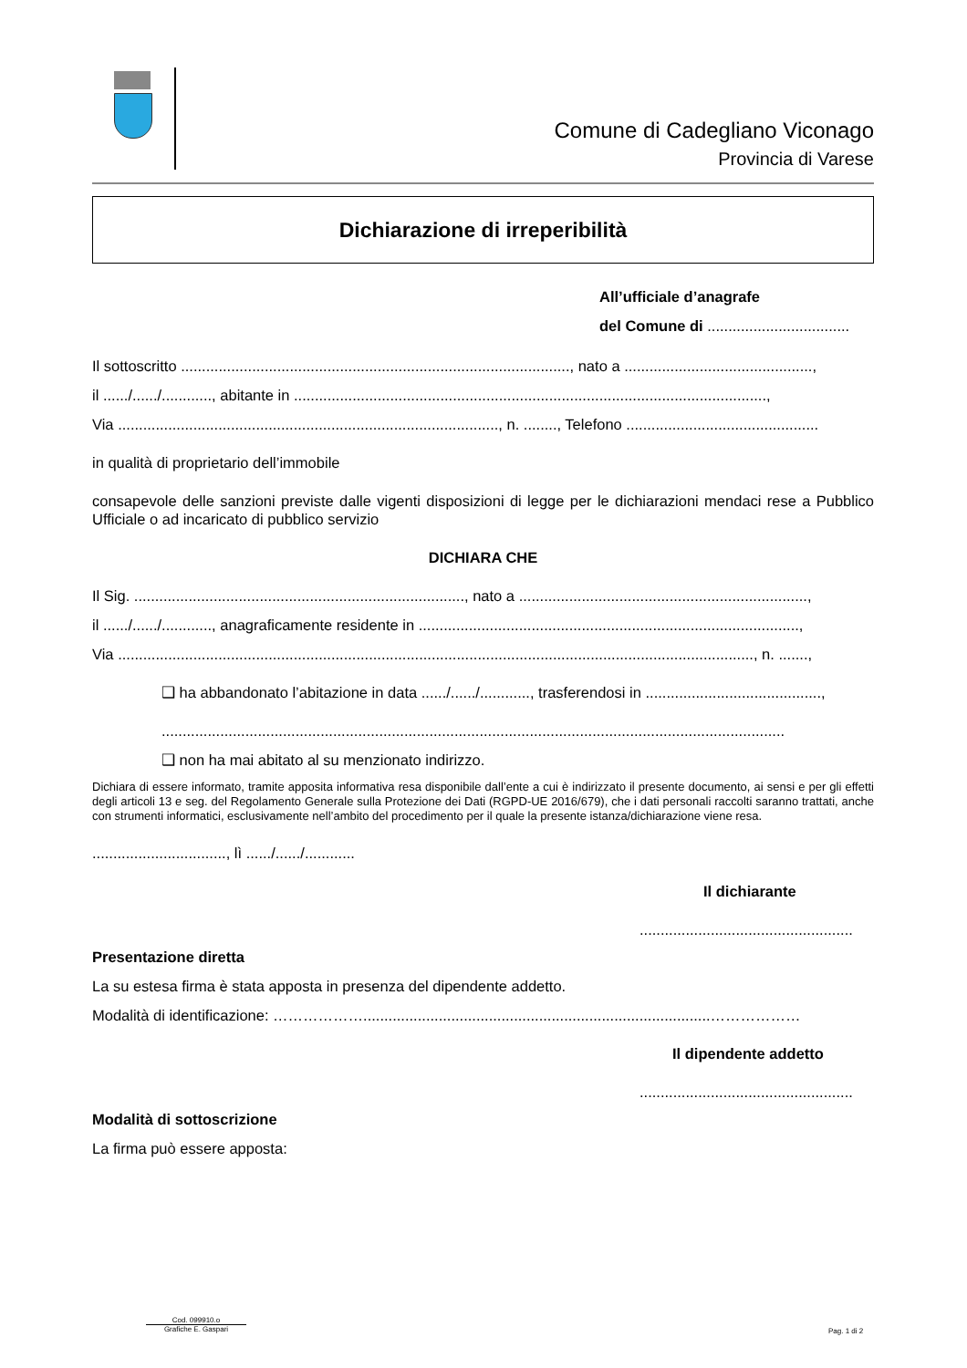Comune di Cadegliano Viconago
Provincia di Varese
Dichiarazione di irreperibilità
All’ufficiale d’anagrafe
del Comune di ..................................
Il sottoscritto ............................................................................................., nato a .............................................,
il ....../....../............, abitante in .................................................................................................................,
Via ..........................................................................................., n. ........, Telefono ..............................................
in qualità di proprietario dell’immobile
consapevole delle sanzioni previste dalle vigenti disposizioni di legge per le dichiarazioni mendaci rese a Pubblico Ufficiale o ad incaricato di pubblico servizio
DICHIARA CHE
Il Sig. ..............................................................................., nato a .....................................................................,
il ....../....../............, anagraficamente residente in ...........................................................................................,
Via ........................................................................................................................................................, n. .......,
❑ ha abbandonato l’abitazione in data ....../....../............, trasferendosi in ..........................................,
.....................................................................................................................................................
❑ non ha mai abitato al su menzionato indirizzo.
Dichiara di essere informato, tramite apposita informativa resa disponibile dall’ente a cui è indirizzato il presente documento, ai sensi e per gli effetti degli articoli 13 e seg. del Regolamento Generale sulla Protezione dei Dati (RGPD-UE 2016/679), che i dati personali raccolti saranno trattati, anche con strumenti informatici, esclusivamente nell’ambito del procedimento per il quale la presente istanza/dichiarazione viene resa.
................................, lì ....../....../............
Il dichiarante
...................................................
Presentazione diretta
La su estesa firma è stata apposta in presenza del dipendente addetto.
Modalità di identificazione: ………………...................................................................................………………
Il dipendente addetto
...................................................
Modalità di sottoscrizione
La firma può essere apposta:
Cod. 099910.o
Grafiche E. Gaspari
Pag. 1 di 2